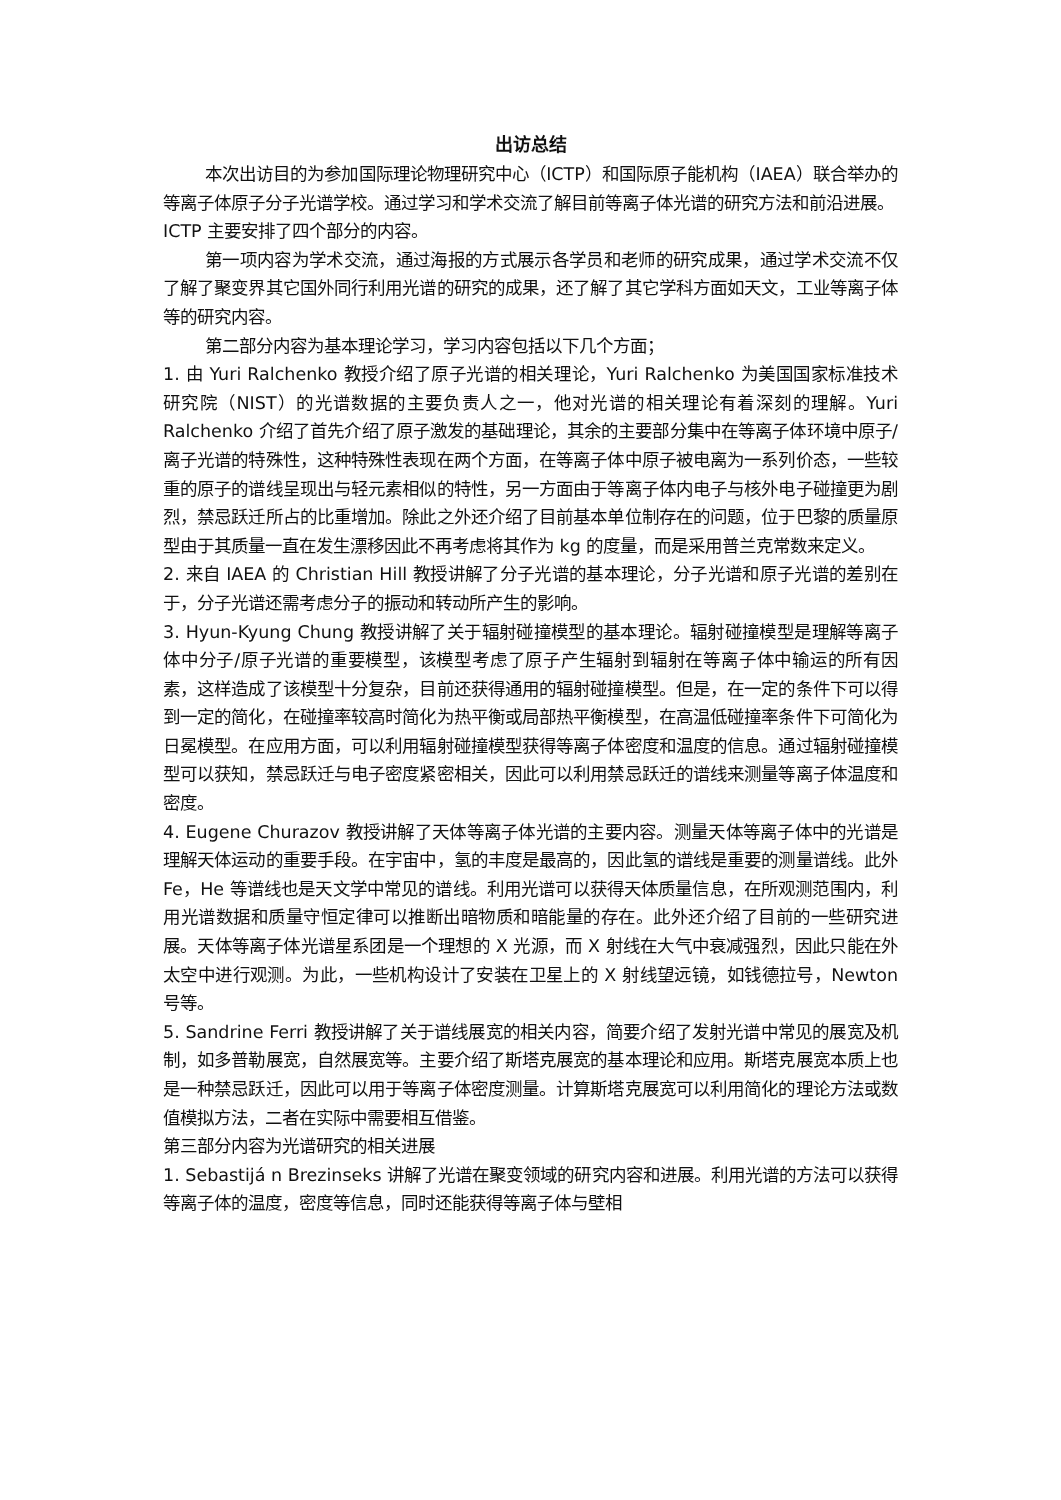出访总结
本次出访目的为参加国际理论物理研究中心（ICTP）和国际原子能机构（IAEA）联合举办的等离子体原子分子光谱学校。通过学习和学术交流了解目前等离子体光谱的研究方法和前沿进展。
ICTP 主要安排了四个部分的内容。
第一项内容为学术交流，通过海报的方式展示各学员和老师的研究成果，通过学术交流不仅了解了聚变界其它国外同行利用光谱的研究的成果，还了解了其它学科方面如天文，工业等离子体等的研究内容。
第二部分内容为基本理论学习，学习内容包括以下几个方面；
1. 由 Yuri Ralchenko 教授介绍了原子光谱的相关理论，Yuri Ralchenko 为美国国家标准技术研究院（NIST）的光谱数据的主要负责人之一，他对光谱的相关理论有着深刻的理解。Yuri Ralchenko 介绍了首先介绍了原子激发的基础理论，其余的主要部分集中在等离子体环境中原子/离子光谱的特殊性，这种特殊性表现在两个方面，在等离子体中原子被电离为一系列价态，一些较重的原子的谱线呈现出与轻元素相似的特性，另一方面由于等离子体内电子与核外电子碰撞更为剧烈，禁忌跃迁所占的比重增加。除此之外还介绍了目前基本单位制存在的问题，位于巴黎的质量原型由于其质量一直在发生漂移因此不再考虑将其作为 kg 的度量，而是采用普兰克常数来定义。
2. 来自 IAEA 的 Christian Hill 教授讲解了分子光谱的基本理论，分子光谱和原子光谱的差别在于，分子光谱还需考虑分子的振动和转动所产生的影响。
3. Hyun-Kyung Chung 教授讲解了关于辐射碰撞模型的基本理论。辐射碰撞模型是理解等离子体中分子/原子光谱的重要模型，该模型考虑了原子产生辐射到辐射在等离子体中输运的所有因素，这样造成了该模型十分复杂，目前还获得通用的辐射碰撞模型。但是，在一定的条件下可以得到一定的简化，在碰撞率较高时简化为热平衡或局部热平衡模型，在高温低碰撞率条件下可简化为日冕模型。在应用方面，可以利用辐射碰撞模型获得等离子体密度和温度的信息。通过辐射碰撞模型可以获知，禁忌跃迁与电子密度紧密相关，因此可以利用禁忌跃迁的谱线来测量等离子体温度和密度。
4. Eugene Churazov 教授讲解了天体等离子体光谱的主要内容。测量天体等离子体中的光谱是理解天体运动的重要手段。在宇宙中，氢的丰度是最高的，因此氢的谱线是重要的测量谱线。此外 Fe，He 等谱线也是天文学中常见的谱线。利用光谱可以获得天体质量信息，在所观测范围内，利用光谱数据和质量守恒定律可以推断出暗物质和暗能量的存在。此外还介绍了目前的一些研究进展。天体等离子体光谱星系团是一个理想的 X 光源，而 X 射线在大气中衰减强烈，因此只能在外太空中进行观测。为此，一些机构设计了安装在卫星上的 X 射线望远镜，如钱德拉号，Newton 号等。
5. Sandrine Ferri 教授讲解了关于谱线展宽的相关内容，简要介绍了发射光谱中常见的展宽及机制，如多普勒展宽，自然展宽等。主要介绍了斯塔克展宽的基本理论和应用。斯塔克展宽本质上也是一种禁忌跃迁，因此可以用于等离子体密度测量。计算斯塔克展宽可以利用简化的理论方法或数值模拟方法，二者在实际中需要相互借鉴。
第三部分内容为光谱研究的相关进展
1. Sebastijá n Brezinseks 讲解了光谱在聚变领域的研究内容和进展。利用光谱的方法可以获得等离子体的温度，密度等信息，同时还能获得等离子体与壁相